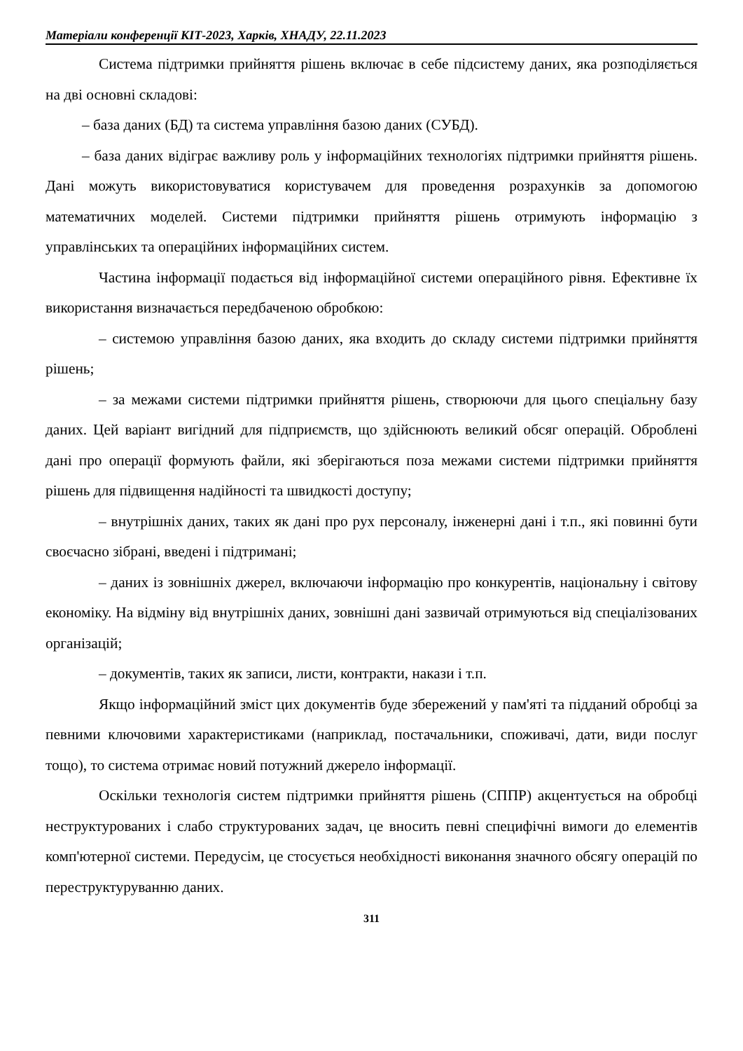Матеріали конференції КІТ-2023, Харків, ХНАДУ, 22.11.2023
Система підтримки прийняття рішень включає в себе підсистему даних, яка розподіляється на дві основні складові:
– база даних (БД) та система управління базою даних (СУБД).
– база даних відіграє важливу роль у інформаційних технологіях підтримки прийняття рішень. Дані можуть використовуватися користувачем для проведення розрахунків за допомогою математичних моделей. Системи підтримки прийняття рішень отримують інформацію з управлінських та операційних інформаційних систем.
Частина інформації подається від інформаційної системи операційного рівня. Ефективне їх використання визначається передбаченою обробкою:
– системою управління базою даних, яка входить до складу системи підтримки прийняття рішень;
– за межами системи підтримки прийняття рішень, створюючи для цього спеціальну базу даних. Цей варіант вигідний для підприємств, що здійснюють великий обсяг операцій. Оброблені дані про операції формують файли, які зберігаються поза межами системи підтримки прийняття рішень для підвищення надійності та швидкості доступу;
– внутрішніх даних, таких як дані про рух персоналу, інженерні дані і т.п., які повинні бути своєчасно зібрані, введені і підтримані;
– даних із зовнішніх джерел, включаючи інформацію про конкурентів, національну і світову економіку. На відміну від внутрішніх даних, зовнішні дані зазвичай отримуються від спеціалізованих організацій;
– документів, таких як записи, листи, контракти, накази і т.п.
Якщо інформаційний зміст цих документів буде збережений у пам'яті та підданий обробці за певними ключовими характеристиками (наприклад, постачальники, споживачі, дати, види послуг тощо), то система отримає новий потужний джерело інформації.
Оскільки технологія систем підтримки прийняття рішень (СППР) акцентується на обробці неструктурованих і слабо структурованих задач, це вносить певні специфічні вимоги до елементів комп'ютерної системи. Передусім, це стосується необхідності виконання значного обсягу операцій по переструктуруванню даних.
311